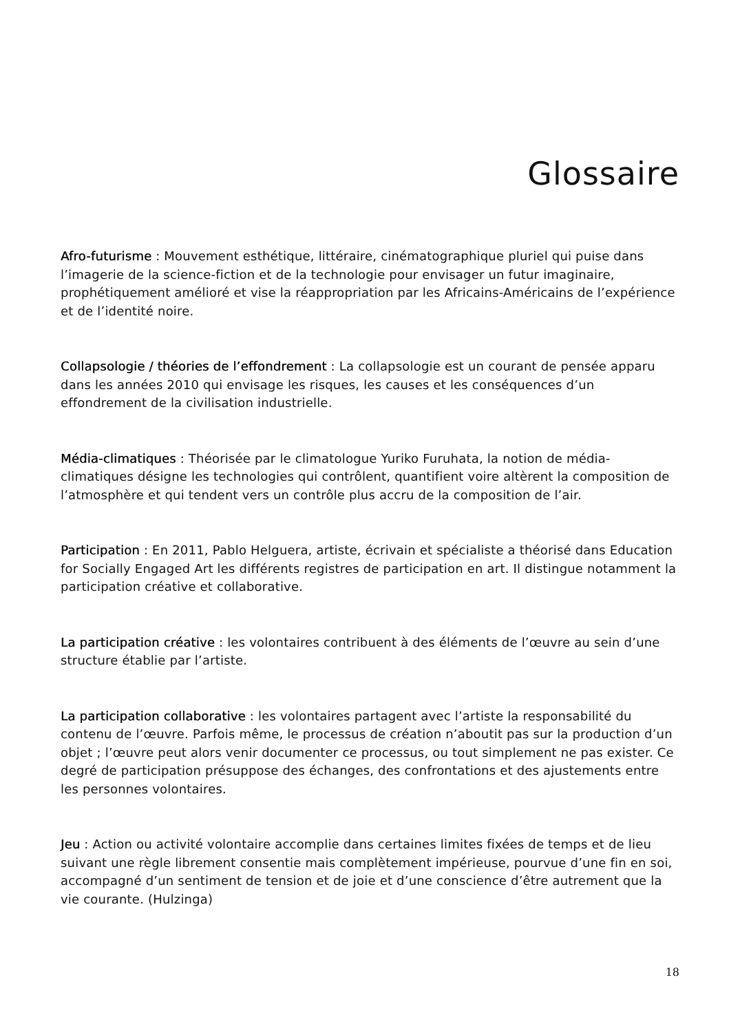Glossaire
Afro-futurisme : Mouvement esthétique, littéraire, cinématographique pluriel qui puise dans l’imagerie de la science-fiction et de la technologie pour envisager un futur imaginaire, prophétiquement amélioré et vise la réappropriation par les Africains-Américains de l’expérience et de l’identité noire.
Collapsologie / théories de l’effondrement : La collapsologie est un courant de pensée apparu dans les années 2010 qui envisage les risques, les causes et les conséquences d’un effondrement de la civilisation industrielle.
Média-climatiques : Théorisée par le climatologue Yuriko Furuhata, la notion de média-climatiques désigne les technologies qui contrôlent, quantifient voire altèrent la composition de l’atmosphère et qui tendent vers un contrôle plus accru de la composition de l’air.
Participation : En 2011, Pablo Helguera, artiste, écrivain et spécialiste a théorisé dans Education for Socially Engaged Art les différents registres de participation en art. Il distingue notamment la participation créative et collaborative.
La participation créative : les volontaires contribuent à des éléments de l’œuvre au sein d’une structure établie par l’artiste.
La participation collaborative : les volontaires partagent avec l’artiste la responsabilité du contenu de l’œuvre. Parfois même, le processus de création n’aboutit pas sur la production d’un objet ; l’œuvre peut alors venir documenter ce processus, ou tout simplement ne pas exister. Ce degré de participation présuppose des échanges, des confrontations et des ajustements entre les personnes volontaires.
Jeu : Action ou activité volontaire accomplie dans certaines limites fixées de temps et de lieu suivant une règle librement consentie mais complètement impérieuse, pourvue d’une fin en soi, accompagné d’un sentiment de tension et de joie et d’une conscience d’être autrement que la vie courante. (Hulzinga)
18